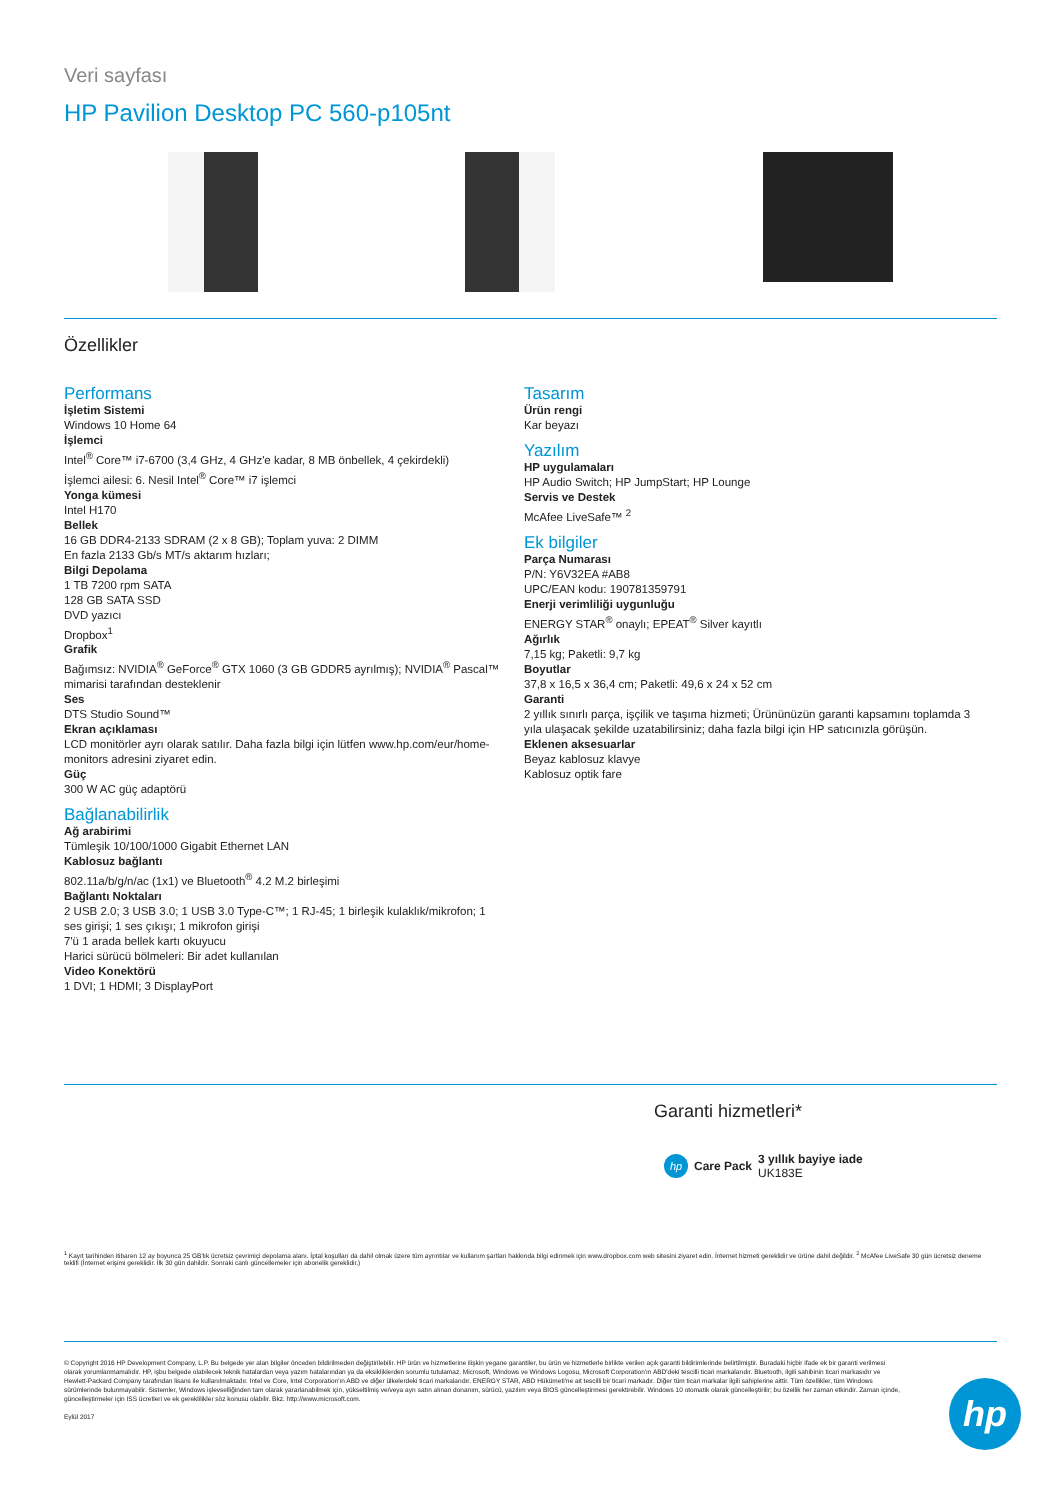Veri sayfası
HP Pavilion Desktop PC 560-p105nt
Özellikler
Performans
İşletim Sistemi
Windows 10 Home 64
İşlemci
Intel<sup>®</sup> Core™ i7-6700 (3,4 GHz, 4 GHz'e kadar, 8 MB önbellek, 4 çekirdekli)
İşlemci ailesi: 6. Nesil Intel<sup>®</sup> Core™ i7 işlemci
Yonga kümesi
Intel H170
Bellek
16 GB DDR4-2133 SDRAM (2 x 8 GB); Toplam yuva: 2 DIMM
En fazla 2133 Gb/s MT/s aktarım hızları;
Bilgi Depolama
1 TB 7200 rpm SATA
128 GB SATA SSD
DVD yazıcı
Dropbox<sup>1</sup>
Grafik
Bağımsız: NVIDIA<sup>®</sup> GeForce<sup>®</sup> GTX 1060 (3 GB GDDR5 ayrılmış); NVIDIA<sup>®</sup> Pascal™ mimarisi tarafından desteklenir
Ses
DTS Studio Sound™
Ekran açıklaması
LCD monitörler ayrı olarak satılır. Daha fazla bilgi için lütfen www.hp.com/eur/home-monitors adresini ziyaret edin.
Güç
300 W AC güç adaptörü
Bağlanabilirlik
Ağ arabirimi
Tümleşik 10/100/1000 Gigabit Ethernet LAN
Kablosuz bağlantı
802.11a/b/g/n/ac (1x1) ve Bluetooth<sup>®</sup> 4.2 M.2 birleşimi
Bağlantı Noktaları
2 USB 2.0; 3 USB 3.0; 1 USB 3.0 Type-C™; 1 RJ-45; 1 birleşik kulaklık/mikrofon; 1 ses girişi; 1 ses çıkışı; 1 mikrofon girişi
7'ü 1 arada bellek kartı okuyucu
Harici sürücü bölmeleri: Bir adet kullanılan
Video Konektörü
1 DVI; 1 HDMI; 3 DisplayPort
Tasarım
Ürün rengi
Kar beyazı
Yazılım
HP uygulamaları
HP Audio Switch; HP JumpStart; HP Lounge
Servis ve Destek
McAfee LiveSafe™ <sup>2</sup>
Ek bilgiler
Parça Numarası
P/N: Y6V32EA #AB8
UPC/EAN kodu: 190781359791
Enerji verimliliği uygunluğu
ENERGY STAR<sup>®</sup> onaylı; EPEAT<sup>®</sup> Silver kayıtlı
Ağırlık
7,15 kg; Paketli: 9,7 kg
Boyutlar
37,8 x 16,5 x 36,4 cm; Paketli: 49,6 x 24 x 52 cm
Garanti
2 yıllık sınırlı parça, işçilik ve taşıma hizmeti; Ürününüzün garanti kapsamını toplamda 3 yıla ulaşacak şekilde uzatabilirsiniz; daha fazla bilgi için HP satıcınızla görüşün.
Eklenen aksesuarlar
Beyaz kablosuz klavye
Kablosuz optik fare
Garanti hizmetleri*
hp
Care Pack 3 yıllık bayiye iade
UK183E
<sup>1</sup> Kayıt tarihinden itibaren 12 ay boyunca 25 GB'lık ücretsiz çevrimiçi depolama alanı. İptal koşulları da dahil olmak üzere tüm ayrıntılar ve kullanım şartları hakkında bilgi edinmek için www.dropbox.com web sitesini ziyaret edin. İnternet hizmeti gereklidir ve ürüne dahil değildir. <sup>2</sup> McAfee LiveSafe 30 gün ücretsiz deneme teklifi (İnternet erişimi gereklidir. İlk 30 gün dahildir. Sonraki canlı güncellemeler için abonelik gereklidir.)
© Copyright 2016 HP Development Company, L.P. Bu belgede yer alan bilgiler önceden bildirilmeden değiştirilebilir. HP ürün ve hizmetlerine ilişkin yegane garantiler, bu ürün ve hizmetlerle birlikte verilen açık garanti bildirimlerinde belirtilmiştir. Buradaki hiçbir ifade ek bir garanti verilmesi olarak yorumlanmamalıdır. HP, işbu belgede olabilecek teknik hatalardan veya yazım hatalarından ya da eksikliklerden sorumlu tutulamaz. Microsoft, Windows ve Windows Logosu, Microsoft Corporation'ın ABD'deki tescilli ticari markalarıdır. Bluetooth, ilgili sahibinin ticari markasıdır ve Hewlett-Packard Company tarafından lisans ile kullanılmaktadır. Intel ve Core, Intel Corporation'ın ABD ve diğer ülkelerdeki ticari markalarıdır. ENERGY STAR, ABD Hükümeti'ne ait tescilli bir ticari markadır. Diğer tüm ticari markalar ilgili sahiplerine aittir. Tüm özellikler, tüm Windows sürümlerinde bulunmayabilir. Sistemler, Windows işlevselliğinden tam olarak yararlanabilmek için, yükseltilmiş ve/veya ayrı satın alınan donanım, sürücü, yazılım veya BIOS güncelleştirmesi gerektirebilir. Windows 10 otomatik olarak güncelleştirilir; bu özellik her zaman etkindir. Zaman içinde, güncelleştirmeler için ISS ücretleri ve ek gereklilikler söz konusu olabilir. Bkz. http://www.microsoft.com.
Eylül 2017
hp